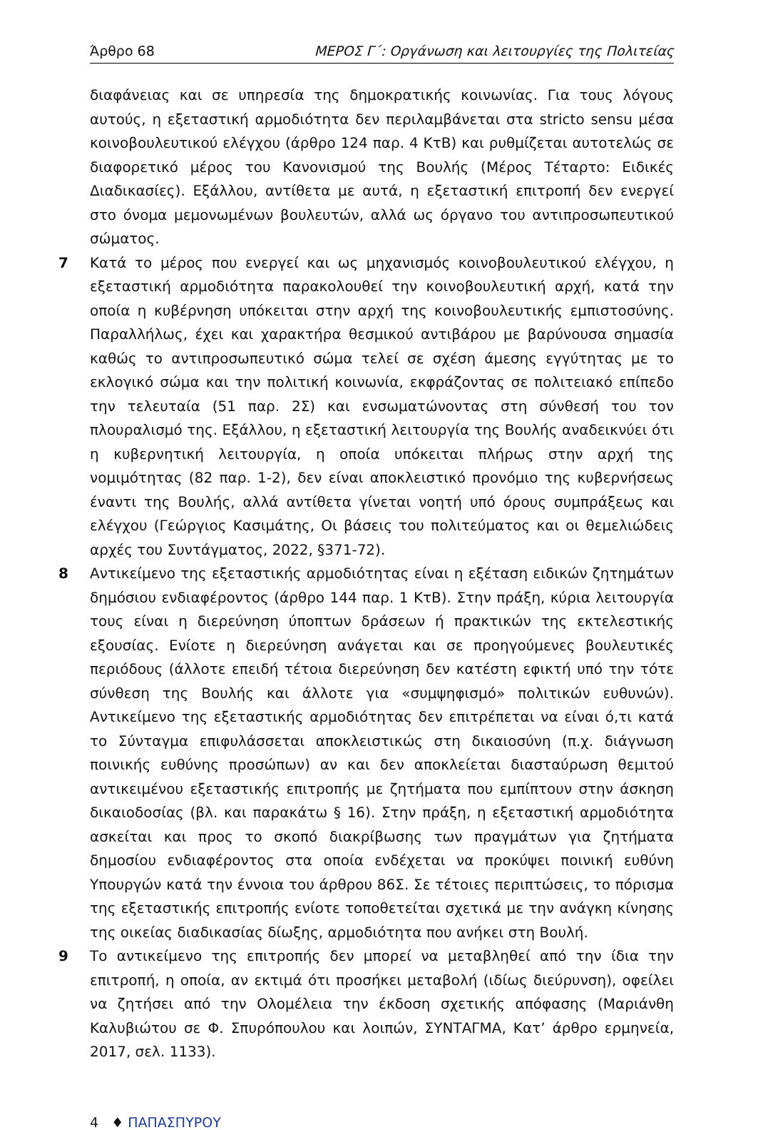Άρθρο 68 ΜΕΡΟΣ Γ΄: Οργάνωση και λειτουργίες της Πολιτείας
διαφάνειας και σε υπηρεσία της δημοκρατικής κοινωνίας. Για τους λόγους αυτούς, η εξεταστική αρμοδιότητα δεν περιλαμβάνεται στα stricto sensu μέσα κοινοβουλευτικού ελέγχου (άρθρο 124 παρ. 4 ΚτΒ) και ρυθμίζεται αυτοτελώς σε διαφορετικό μέρος του Κανονισμού της Βουλής (Μέρος Τέταρτο: Ειδικές Διαδικασίες). Εξάλλου, αντίθετα με αυτά, η εξεταστική επιτροπή δεν ενεργεί στο όνομα μεμονωμένων βουλευτών, αλλά ως όργανο του αντιπροσωπευτικού σώματος.
7 Κατά το μέρος που ενεργεί και ως μηχανισμός κοινοβουλευτικού ελέγχου, η εξεταστική αρμοδιότητα παρακολουθεί την κοινοβουλευτική αρχή, κατά την οποία η κυβέρνηση υπόκειται στην αρχή της κοινοβουλευτικής εμπιστοσύνης. Παραλλήλως, έχει και χαρακτήρα θεσμικού αντιβάρου με βαρύνουσα σημασία καθώς το αντιπροσωπευτικό σώμα τελεί σε σχέση άμεσης εγγύτητας με το εκλογικό σώμα και την πολιτική κοινωνία, εκφράζοντας σε πολιτειακό επίπεδο την τελευταία (51 παρ. 2Σ) και ενσωματώνοντας στη σύνθεσή του τον πλουραλισμό της. Εξάλλου, η εξεταστική λειτουργία της Βουλής αναδεικνύει ότι η κυβερνητική λειτουργία, η οποία υπόκειται πλήρως στην αρχή της νομιμότητας (82 παρ. 1-2), δεν είναι αποκλειστικό προνόμιο της κυβερνήσεως έναντι της Βουλής, αλλά αντίθετα γίνεται νοητή υπό όρους συμπράξεως και ελέγχου (Γεώργιος Κασιμάτης, Οι βάσεις του πολιτεύματος και οι θεμελιώδεις αρχές του Συντάγματος, 2022, §371-72).
8 Αντικείμενο της εξεταστικής αρμοδιότητας είναι η εξέταση ειδικών ζητημάτων δημόσιου ενδιαφέροντος (άρθρο 144 παρ. 1 ΚτΒ). Στην πράξη, κύρια λειτουργία τους είναι η διερεύνηση ύποπτων δράσεων ή πρακτικών της εκτελεστικής εξουσίας. Ενίοτε η διερεύνηση ανάγεται και σε προηγούμενες βουλευτικές περιόδους (άλλοτε επειδή τέτοια διερεύνηση δεν κατέστη εφικτή υπό την τότε σύνθεση της Βουλής και άλλοτε για «συμψηφισμό» πολιτικών ευθυνών). Αντικείμενο της εξεταστικής αρμοδιότητας δεν επιτρέπεται να είναι ό,τι κατά το Σύνταγμα επιφυλάσσεται αποκλειστικώς στη δικαιοσύνη (π.χ. διάγνωση ποινικής ευθύνης προσώπων) αν και δεν αποκλείεται διασταύρωση θεμιτού αντικειμένου εξεταστικής επιτροπής με ζητήματα που εμπίπτουν στην άσκηση δικαιοδοσίας (βλ. και παρακάτω § 16). Στην πράξη, η εξεταστική αρμοδιότητα ασκείται και προς το σκοπό διακρίβωσης των πραγμάτων για ζητήματα δημοσίου ενδιαφέροντος στα οποία ενδέχεται να προκύψει ποινική ευθύνη Υπουργών κατά την έννοια του άρθρου 86Σ. Σε τέτοιες περιπτώσεις, το πόρισμα της εξεταστικής επιτροπής ενίοτε τοποθετείται σχετικά με την ανάγκη κίνησης της οικείας διαδικασίας δίωξης, αρμοδιότητα που ανήκει στη Βουλή.
9 Το αντικείμενο της επιτροπής δεν μπορεί να μεταβληθεί από την ίδια την επιτροπή, η οποία, αν εκτιμά ότι προσήκει μεταβολή (ιδίως διεύρυνση), οφείλει να ζητήσει από την Ολομέλεια την έκδοση σχετικής απόφασης (Μαριάνθη Καλυβιώτου σε Φ. Σπυρόπουλου και λοιπών, ΣΥΝΤΑΓΜΑ, Κατ’ άρθρο ερμηνεία, 2017, σελ. 1133).
4 ♦ ΠΑΠΑΣΠΥΡΟΥ